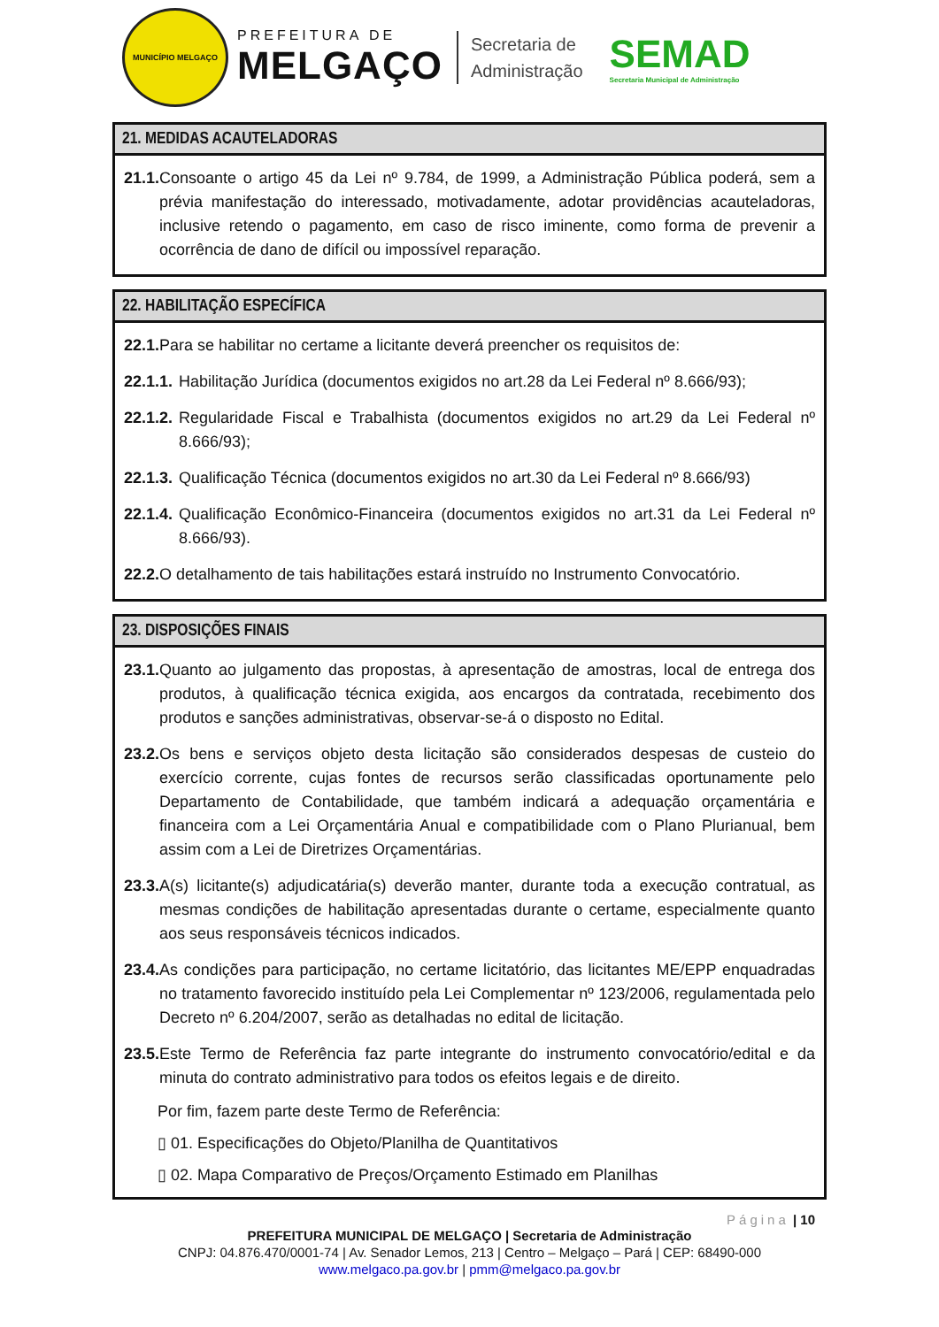MUNICÍPIO MELGAÇO
PREFEITURA DE
MELGAÇO
Secretaria de
Administração
SEMAD
Secretaria Municipal de Administração
21. MEDIDAS ACAUTELADORAS
21.1. Consoante o artigo 45 da Lei nº 9.784, de 1999, a Administração Pública poderá, sem a prévia manifestação do interessado, motivadamente, adotar providências acauteladoras, inclusive retendo o pagamento, em caso de risco iminente, como forma de prevenir a ocorrência de dano de difícil ou impossível reparação.
22. HABILITAÇÃO ESPECÍFICA
22.1. Para se habilitar no certame a licitante deverá preencher os requisitos de:
22.1.1. Habilitação Jurídica (documentos exigidos no art.28 da Lei Federal nº 8.666/93);
22.1.2. Regularidade Fiscal e Trabalhista (documentos exigidos no art.29 da Lei Federal nº 8.666/93);
22.1.3. Qualificação Técnica (documentos exigidos no art.30 da Lei Federal nº 8.666/93)
22.1.4. Qualificação Econômico-Financeira (documentos exigidos no art.31 da Lei Federal nº 8.666/93).
22.2. O detalhamento de tais habilitações estará instruído no Instrumento Convocatório.
23. DISPOSIÇÕES FINAIS
23.1. Quanto ao julgamento das propostas, à apresentação de amostras, local de entrega dos produtos, à qualificação técnica exigida, aos encargos da contratada, recebimento dos produtos e sanções administrativas, observar-se-á o disposto no Edital.
23.2. Os bens e serviços objeto desta licitação são considerados despesas de custeio do exercício corrente, cujas fontes de recursos serão classificadas oportunamente pelo Departamento de Contabilidade, que também indicará a adequação orçamentária e financeira com a Lei Orçamentária Anual e compatibilidade com o Plano Plurianual, bem assim com a Lei de Diretrizes Orçamentárias.
23.3. A(s) licitante(s) adjudicatária(s) deverão manter, durante toda a execução contratual, as mesmas condições de habilitação apresentadas durante o certame, especialmente quanto aos seus responsáveis técnicos indicados.
23.4. As condições para participação, no certame licitatório, das licitantes ME/EPP enquadradas no tratamento favorecido instituído pela Lei Complementar nº 123/2006, regulamentada pelo Decreto nº 6.204/2007, serão as detalhadas no edital de licitação.
23.5. Este Termo de Referência faz parte integrante do instrumento convocatório/edital e da minuta do contrato administrativo para todos os efeitos legais e de direito.
Por fim, fazem parte deste Termo de Referência:
▯ 01. Especificações do Objeto/Planilha de Quantitativos
▯ 02. Mapa Comparativo de Preços/Orçamento Estimado em Planilhas
Página | 10
PREFEITURA MUNICIPAL DE MELGAÇO | Secretaria de Administração
CNPJ: 04.876.470/0001-74 | Av. Senador Lemos, 213 | Centro – Melgaço – Pará | CEP: 68490-000
www.melgaco.pa.gov.br | pmm@melgaco.pa.gov.br